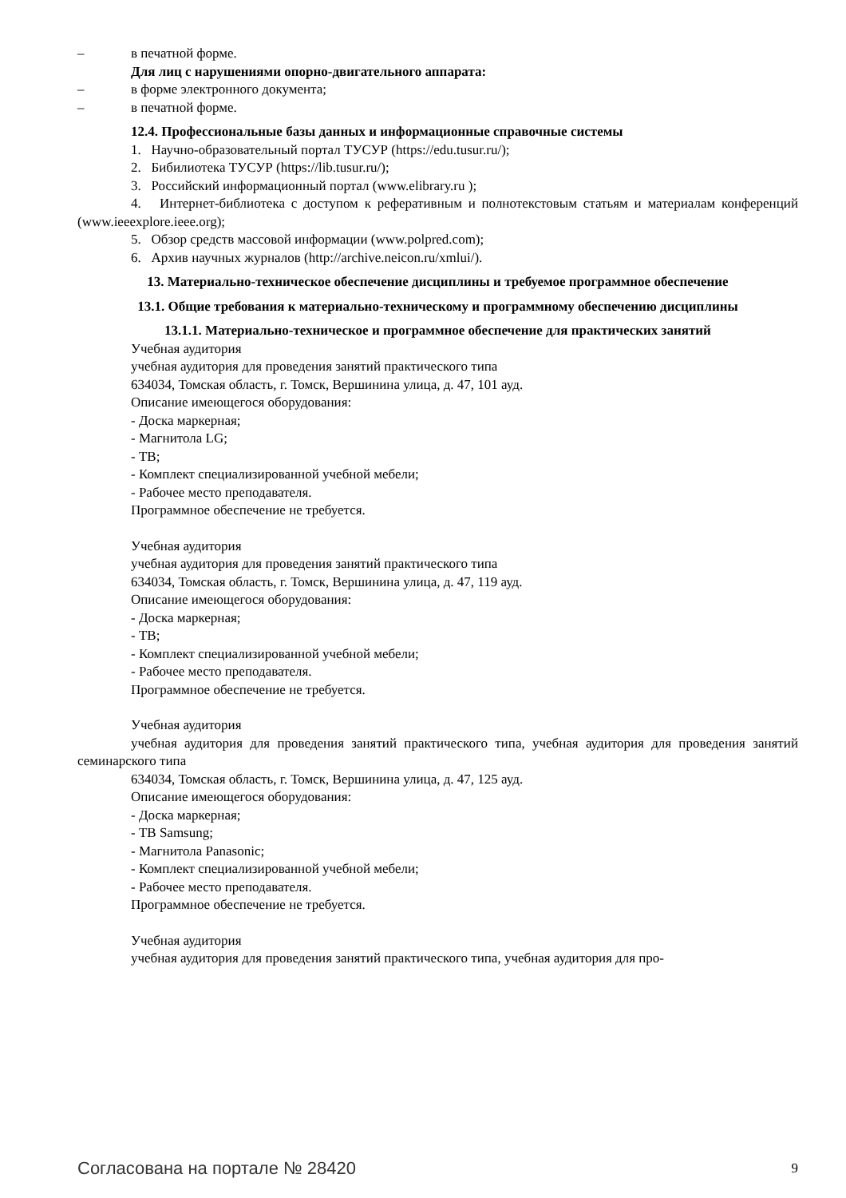– в печатной форме.
Для лиц с нарушениями опорно-двигательного аппарата:
– в форме электронного документа;
– в печатной форме.
12.4. Профессиональные базы данных и информационные справочные системы
1. Научно-образовательный портал ТУСУР (https://edu.tusur.ru/);
2. Бибилиотека ТУСУР (https://lib.tusur.ru/);
3. Российский информационный портал (www.elibrary.ru );
4. Интернет-библиотека с доступом к реферативным и полнотекстовым статьям и материалам конференций (www.ieeexplore.ieee.org);
5. Обзор средств массовой информации (www.polpred.com);
6. Архив научных журналов (http://archive.neicon.ru/xmlui/).
13. Материально-техническое обеспечение дисциплины и требуемое программное обеспечение
13.1. Общие требования к материально-техническому и программному обеспечению дисциплины
13.1.1. Материально-техническое и программное обеспечение для практических занятий
Учебная аудитория
учебная аудитория для проведения занятий практического типа
634034, Томская область, г. Томск, Вершинина улица, д. 47, 101 ауд.
Описание имеющегося оборудования:
- Доска маркерная;
- Магнитола LG;
- ТВ;
- Комплект специализированной учебной мебели;
- Рабочее место преподавателя.
Программное обеспечение не требуется.
Учебная аудитория
учебная аудитория для проведения занятий практического типа
634034, Томская область, г. Томск, Вершинина улица, д. 47, 119 ауд.
Описание имеющегося оборудования:
- Доска маркерная;
- ТВ;
- Комплект специализированной учебной мебели;
- Рабочее место преподавателя.
Программное обеспечение не требуется.
Учебная аудитория
учебная аудитория для проведения занятий практического типа, учебная аудитория для проведения занятий семинарского типа
634034, Томская область, г. Томск, Вершинина улица, д. 47, 125 ауд.
Описание имеющегося оборудования:
- Доска маркерная;
- ТВ Samsung;
- Магнитола Panasonic;
- Комплект специализированной учебной мебели;
- Рабочее место преподавателя.
Программное обеспечение не требуется.
Учебная аудитория
учебная аудитория для проведения занятий практического типа, учебная аудитория для про-
Согласована на портале № 28420 9